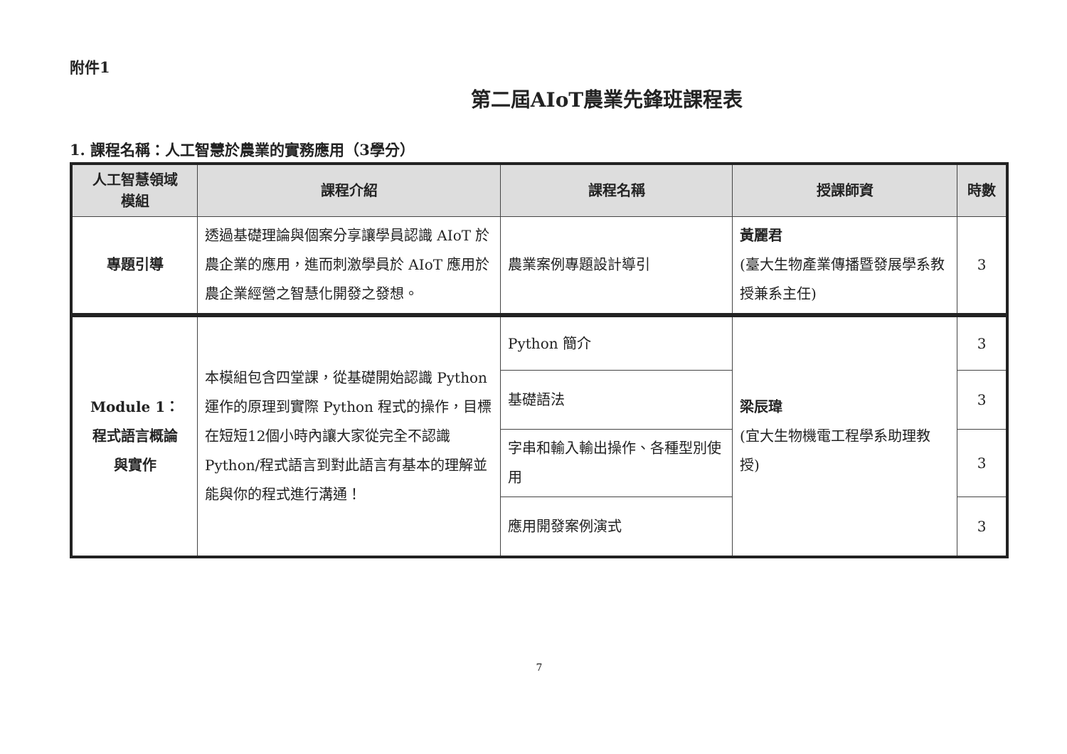附件1
第二屆AIoT農業先鋒班課程表
1. 課程名稱：人工智慧於農業的實務應用（3學分）
| 人工智慧領域 模組 | 課程介紹 | 課程名稱 | 授課師資 | 時數 |
| --- | --- | --- | --- | --- |
| 專題引導 | 透過基礎理論與個案分享讓學員認識 AIoT 於農企業的應用，進而刺激學員於 AIoT 應用於農企業經營之智慧化開發之發想。 | 農業案例專題設計導引 | 黃麗君 (臺大生物產業傳播暨發展學系教授兼系主任) | 3 |
| Module 1： 程式語言概論 與實作 | 本模組包含四堂課，從基礎開始認識 Python 運作的原理到實際 Python 程式的操作，目標在短短12個小時內讓大家從完全不認識 Python/程式語言到對此語言有基本的理解並能與你的程式進行溝通！ | Python 簡介 | 梁辰瑋 (宜大生物機電工程學系助理教授) | 3 |
| | | 基礎語法 | | 3 |
| | | 字串和輸入輸出操作、各種型別使用 | | 3 |
| | | 應用開發案例演式 | | 3 |
7